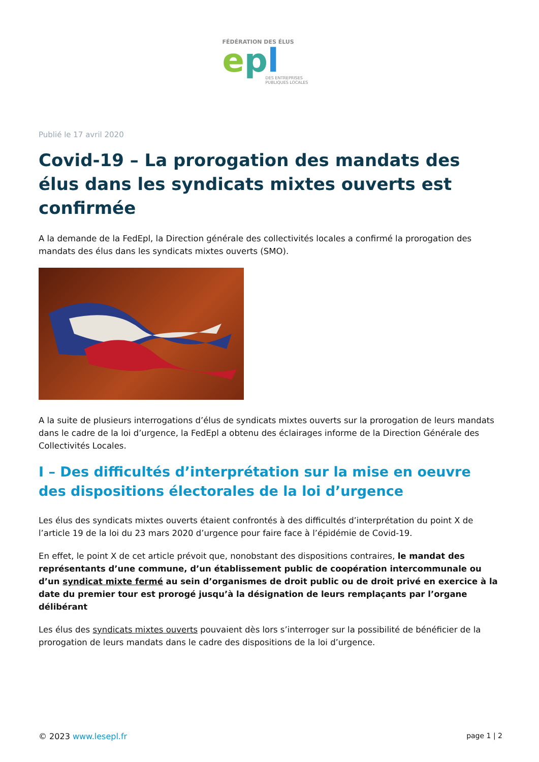FÉDÉRATION DES ÉLUS
epl
DES ENTREPRISES
PUBLIQUES LOCALES
Publié le 17 avril 2020
Covid-19 – La prorogation des mandats des élus dans les syndicats mixtes ouverts est confirmée
A la demande de la FedEpl, la Direction générale des collectivités locales a confirmé la prorogation des mandats des élus dans les syndicats mixtes ouverts (SMO).
A la suite de plusieurs interrogations d’élus de syndicats mixtes ouverts sur la prorogation de leurs mandats dans le cadre de la loi d’urgence, la FedEpl a obtenu des éclairages informe de la Direction Générale des Collectivités Locales.
I – Des difficultés d’interprétation sur la mise en oeuvre des dispositions électorales de la loi d’urgence
Les élus des syndicats mixtes ouverts étaient confrontés à des difficultés d’interprétation du point X de l’article 19 de la loi du 23 mars 2020 d’urgence pour faire face à l’épidémie de Covid-19.
En effet, le point X de cet article prévoit que, nonobstant des dispositions contraires, le mandat des représentants d’une commune, d’un établissement public de coopération intercommunale ou d’un syndicat mixte fermé au sein d’organismes de droit public ou de droit privé en exercice à la date du premier tour est prorogé jusqu’à la désignation de leurs remplaçants par l’organe délibérant
Les élus des syndicats mixtes ouverts pouvaient dès lors s’interroger sur la possibilité de bénéficier de la prorogation de leurs mandats dans le cadre des dispositions de la loi d’urgence.
© 2023 www.lesepl.fr page 1 | 2